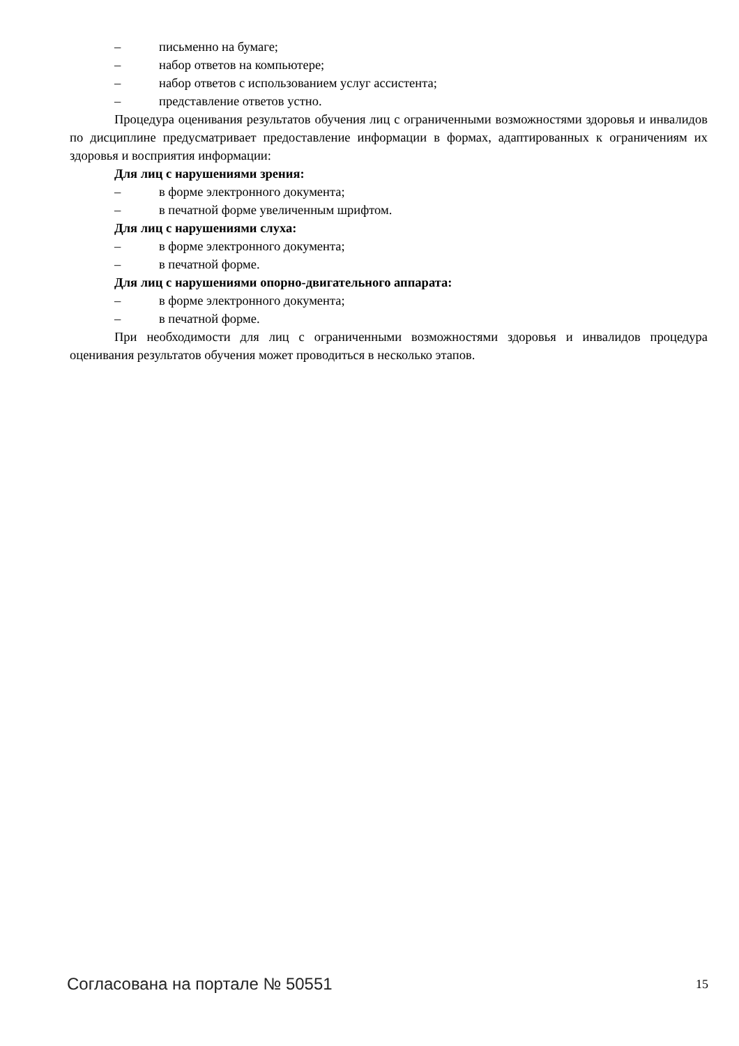– письменно на бумаге;
– набор ответов на компьютере;
– набор ответов с использованием услуг ассистента;
– представление ответов устно.
Процедура оценивания результатов обучения лиц с ограниченными возможностями здоровья и инвалидов по дисциплине предусматривает предоставление информации в формах, адаптированных к ограничениям их здоровья и восприятия информации:
Для лиц с нарушениями зрения:
– в форме электронного документа;
– в печатной форме увеличенным шрифтом.
Для лиц с нарушениями слуха:
– в форме электронного документа;
– в печатной форме.
Для лиц с нарушениями опорно-двигательного аппарата:
– в форме электронного документа;
– в печатной форме.
При необходимости для лиц с ограниченными возможностями здоровья и инвалидов процедура оценивания результатов обучения может проводиться в несколько этапов.
Согласована на портале № 50551 15